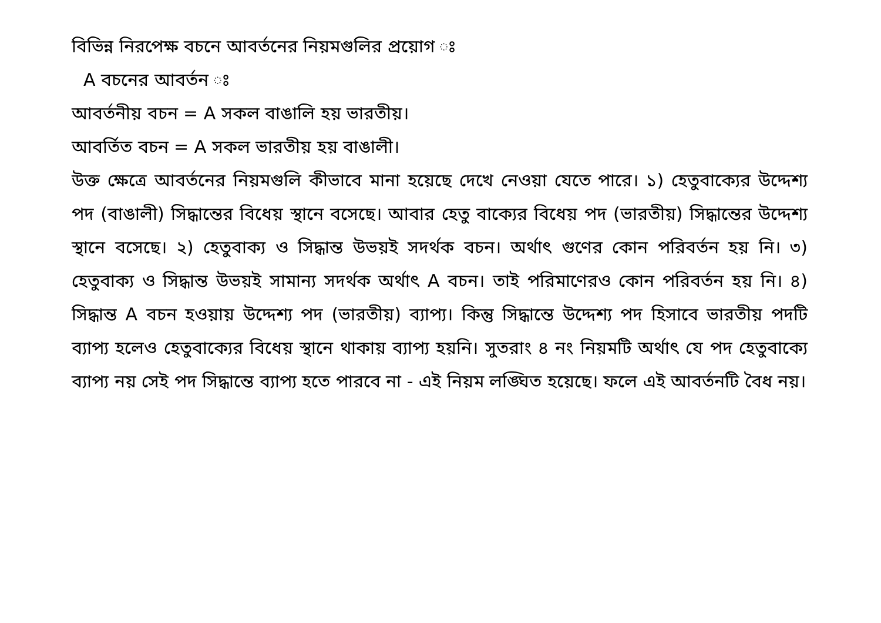বিভিন্ন নিরপেক্ষ বচনে আবর্তনের নিয়মগুলির প্রয়োগ ঃ
A বচনের আবর্তন ঃ
আবর্তনীয় বচন = A সকল বাঙালি হয় ভারতীয়।
আবর্তিত বচন = A সকল ভারতীয় হয় বাঙালী।
উক্ত ক্ষেত্রে আবর্তনের নিয়মগুলি কীভাবে মানা হয়েছে দেখে নেওয়া যেতে পারে। ১) হেতুবাক্যের উদ্দেশ্য পদ (বাঙালী) সিদ্ধান্তের বিধেয় স্থানে বসেছে। আবার হেতু বাক্যের বিধেয় পদ (ভারতীয়) সিদ্ধান্তের উদ্দেশ্য স্থানে বসেছে। ২) হেতুবাক্য ও সিদ্ধান্ত উভয়ই সদর্থক বচন। অর্থাৎ গুণের কোন পরিবর্তন হয় নি। ৩) হেতুবাক্য ও সিদ্ধান্ত উভয়ই সামান্য সদর্থক অর্থাৎ A বচন। তাই পরিমাণেরও কোন পরিবর্তন হয় নি। ৪) সিদ্ধান্ত A বচন হওয়ায় উদ্দেশ্য পদ (ভারতীয়) ব্যাপ্য। কিন্তু সিদ্ধান্তে উদ্দেশ্য পদ হিসাবে ভারতীয় পদটি ব্যাপ্য হলেও হেতুবাক্যের বিধেয় স্থানে থাকায় ব্যাপ্য হয়নি। সুতরাং ৪ নং নিয়মটি অর্থাৎ যে পদ হেতুবাক্যে ব্যাপ্য নয় সেই পদ সিদ্ধান্তে ব্যাপ্য হতে পারবে না - এই নিয়ম লঙ্ঘিত হয়েছে। ফলে এই আবর্তনটি বৈধ নয়।